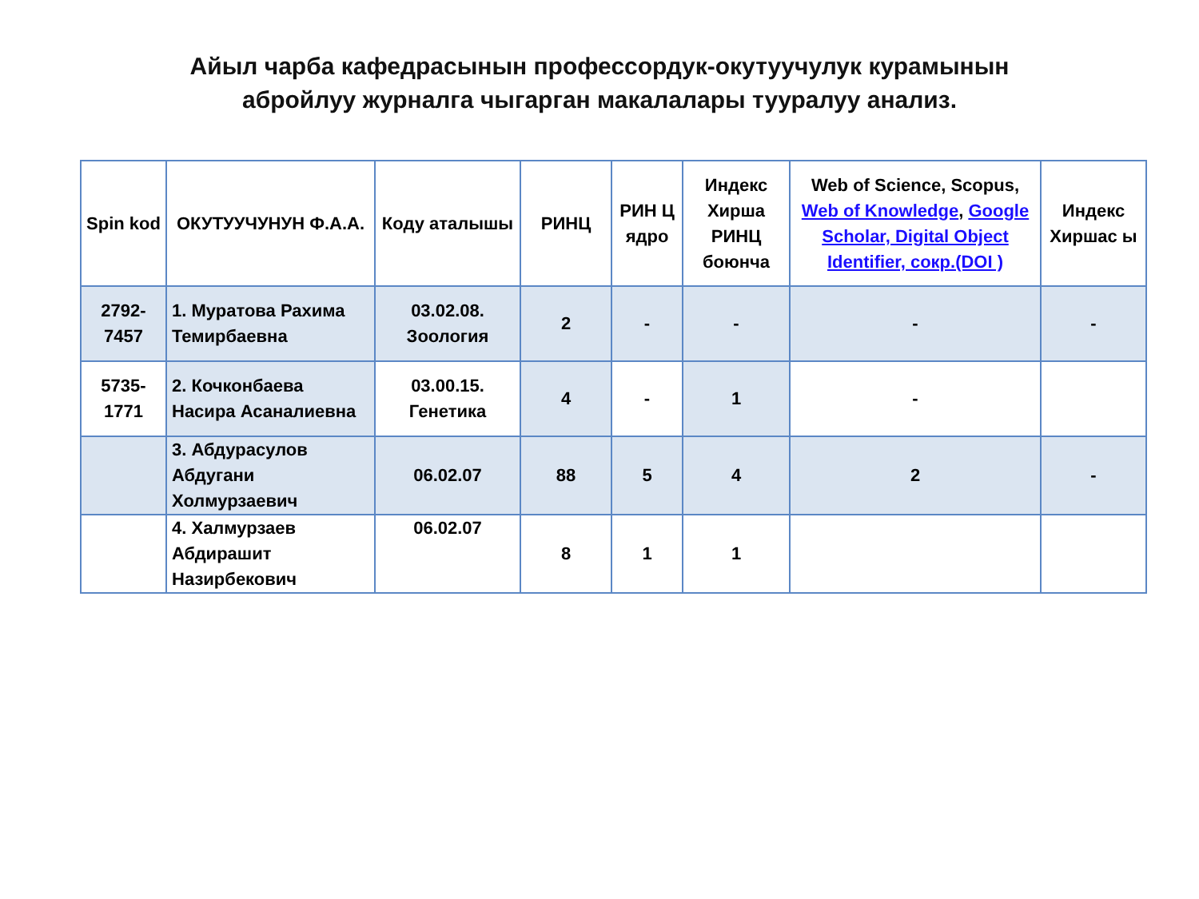Айыл чарба кафедрасынын профессордук-окутуучулук курамынын
абройлуу журналга чыгарган макалалары тууралуу анализ.
| Spin kod | ОКУТУУЧУНУН Ф.А.А. | Коду аталышы | РИНЦ | РИН Ц ядро | Индекс Хирша РИНЦ боюнча | Web of Science, Scopus, Web of Knowledge , Google Scholar, Digital Object Identifier, сокр.(DOI ) | Индекс Хиршас ы |
| --- | --- | --- | --- | --- | --- | --- | --- |
| 2792-7457 | 1. Муратова Рахима Темирбаевна | 03.02.08. Зоология | 2 | - | - | - | - |
| 5735-1771 | 2. Кочконбаева Насира Асаналиевна | 03.00.15. Генетика | 4 | - | 1 | - | |
| | 3. Абдурасулов Абдугани Холмурзаевич | 06.02.07 | 88 | 5 | 4 | 2 | - |
| | 4. Халмурзаев Абдирашит Назирбекович | 06.02.07 | 8 | 1 | 1 | | |